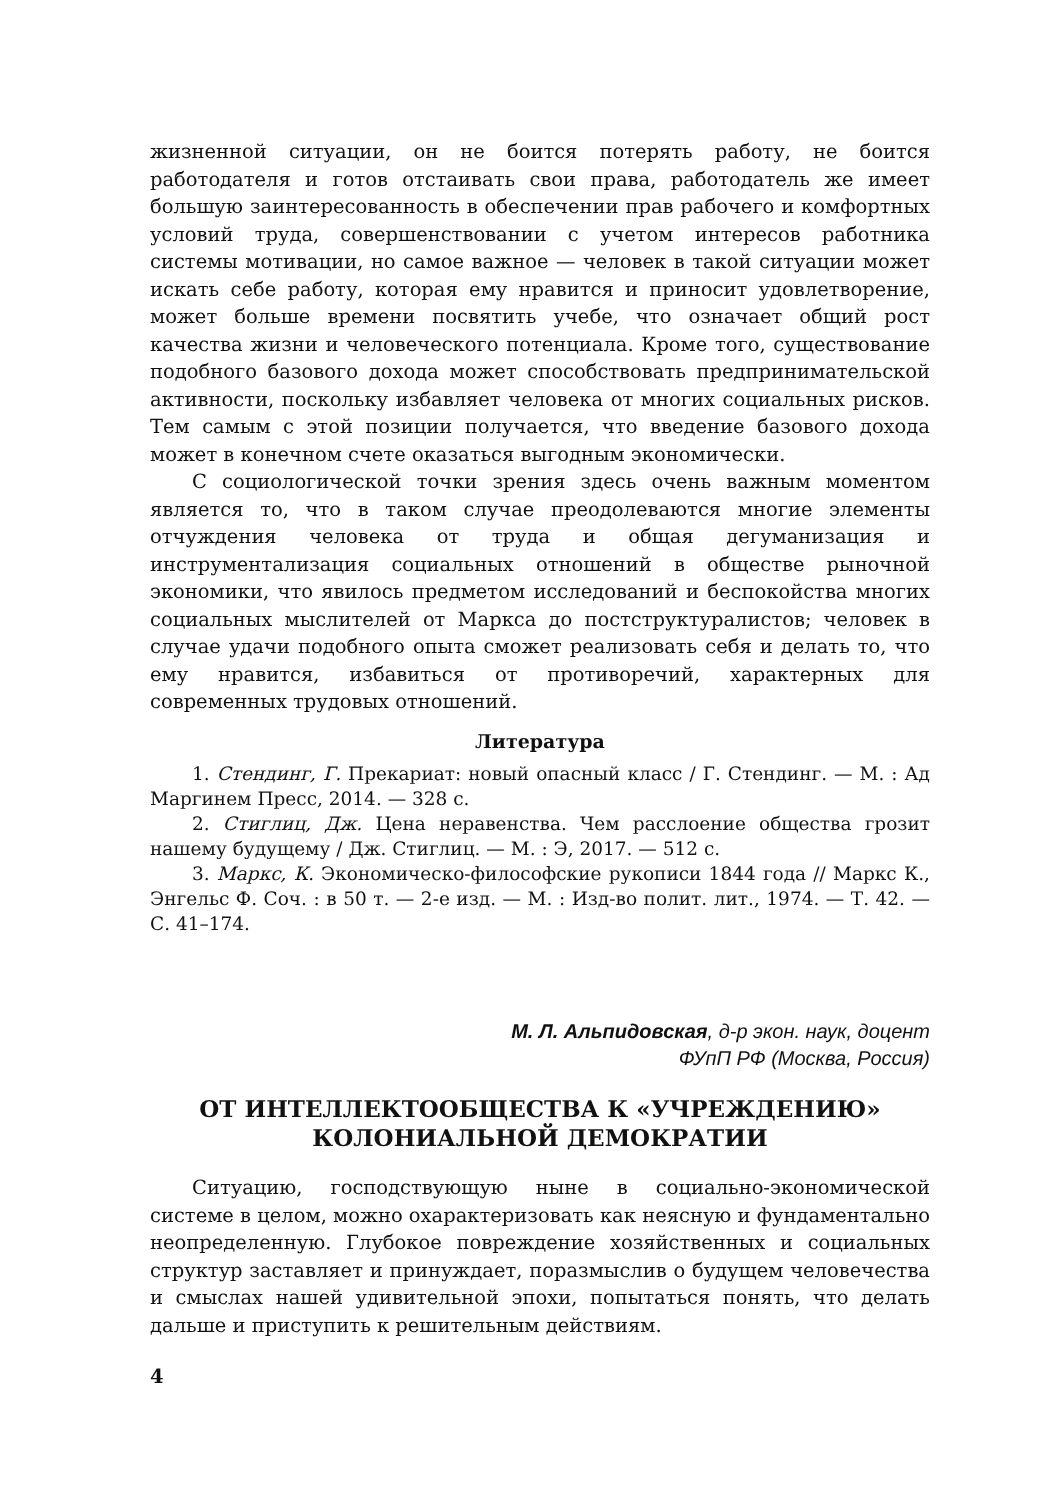жизненной ситуации, он не боится потерять работу, не боится работодателя и готов отстаивать свои права, работодатель же имеет большую заинтересованность в обеспечении прав рабочего и комфортных условий труда, совершенствовании с учетом интересов работника системы мотивации, но самое важное — человек в такой ситуации может искать себе работу, которая ему нравится и приносит удовлетворение, может больше времени посвятить учебе, что означает общий рост качества жизни и человеческого потенциала. Кроме того, существование подобного базового дохода может способствовать предпринимательской активности, поскольку избавляет человека от многих социальных рисков. Тем самым с этой позиции получается, что введение базового дохода может в конечном счете оказаться выгодным экономически.
С социологической точки зрения здесь очень важным моментом является то, что в таком случае преодолеваются многие элементы отчуждения человека от труда и общая дегуманизация и инструментализация социальных отношений в обществе рыночной экономики, что явилось предметом исследований и беспокойства многих социальных мыслителей от Маркса до постструктуралистов; человек в случае удачи подобного опыта сможет реализовать себя и делать то, что ему нравится, избавиться от противоречий, характерных для современных трудовых отношений.
Литература
1. Стендинг, Г. Прекариат: новый опасный класс / Г. Стендинг. — М. : Ад Маргинем Пресс, 2014. — 328 с.
2. Стиглиц, Дж. Цена неравенства. Чем расслоение общества грозит нашему будущему / Дж. Стиглиц. — М. : Э, 2017. — 512 с.
3. Маркс, К. Экономическо-философские рукописи 1844 года // Маркс К., Энгельс Ф. Соч. : в 50 т. — 2-е изд. — М. : Изд-во полит. лит., 1974. — Т. 42. — С. 41–174.
М. Л. Альпидовская, д-р экон. наук, доцент
ФУпП РФ (Москва, Россия)
ОТ ИНТЕЛЛЕКТООБЩЕСТВА К «УЧРЕЖДЕНИЮ»
КОЛОНИАЛЬНОЙ ДЕМОКРАТИИ
Ситуацию, господствующую ныне в социально-экономической системе в целом, можно охарактеризовать как неясную и фундаментально неопределенную. Глубокое повреждение хозяйственных и социальных структур заставляет и принуждает, поразмыслив о будущем человечества и смыслах нашей удивительной эпохи, попытаться понять, что делать дальше и приступить к решительным действиям.
4